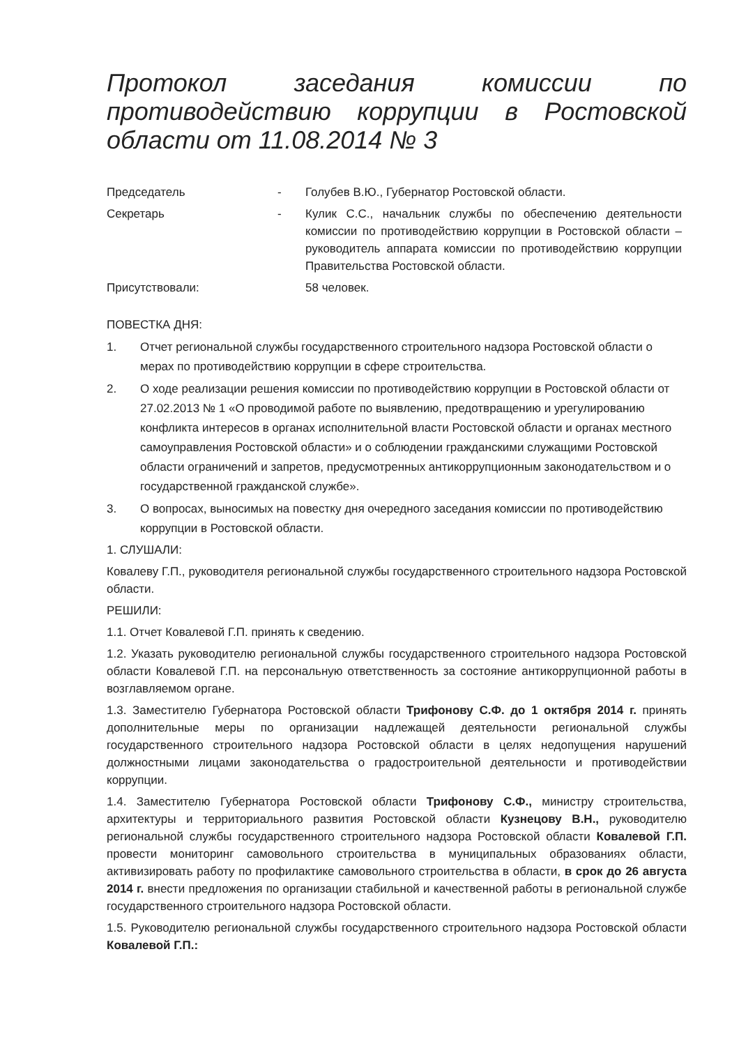Протокол заседания комиссии по противодействию коррупции в Ростовской области от 11.08.2014 № 3
Председатель - Голубев В.Ю., Губернатор Ростовской области.
Секретарь - Кулик С.С., начальник службы по обеспечению деятельности комиссии по противодействию коррупции в Ростовской области – руководитель аппарата комиссии по противодействию коррупции Правительства Ростовской области.
Присутствовали: 58 человек.
ПОВЕСТКА ДНЯ:
1. Отчет региональной службы государственного строительного надзора Ростовской области о мерах по противодействию коррупции в сфере строительства.
2. О ходе реализации решения комиссии по противодействию коррупции в Ростовской области от 27.02.2013 № 1 «О проводимой работе по выявлению, предотвращению и урегулированию конфликта интересов в органах исполнительной власти Ростовской области и органах местного самоуправления Ростовской области» и о соблюдении гражданскими служащими Ростовской области ограничений и запретов, предусмотренных антикоррупционным законодательством и о государственной гражданской службе».
3. О вопросах, выносимых на повестку дня очередного заседания комиссии по противодействию коррупции в Ростовской области.
1. СЛУШАЛИ:
Ковалеву Г.П., руководителя региональной службы государственного строительного надзора Ростовской области.
РЕШИЛИ:
1.1. Отчет Ковалевой Г.П. принять к сведению.
1.2. Указать руководителю региональной службы государственного строительного надзора Ростовской области Ковалевой Г.П. на персональную ответственность за состояние антикоррупционной работы в возглавляемом органе.
1.3. Заместителю Губернатора Ростовской области Трифонову С.Ф. до 1 октября 2014 г. принять дополнительные меры по организации надлежащей деятельности региональной службы государственного строительного надзора Ростовской области в целях недопущения нарушений должностными лицами законодательства о градостроительной деятельности и противодействии коррупции.
1.4. Заместителю Губернатора Ростовской области Трифонову С.Ф., министру строительства, архитектуры и территориального развития Ростовской области Кузнецову В.Н., руководителю региональной службы государственного строительного надзора Ростовской области Ковалевой Г.П. провести мониторинг самовольного строительства в муниципальных образованиях области, активизировать работу по профилактике самовольного строительства в области, в срок до 26 августа 2014 г. внести предложения по организации стабильной и качественной работы в региональной службе государственного строительного надзора Ростовской области.
1.5. Руководителю региональной службы государственного строительного надзора Ростовской области Ковалевой Г.П.: